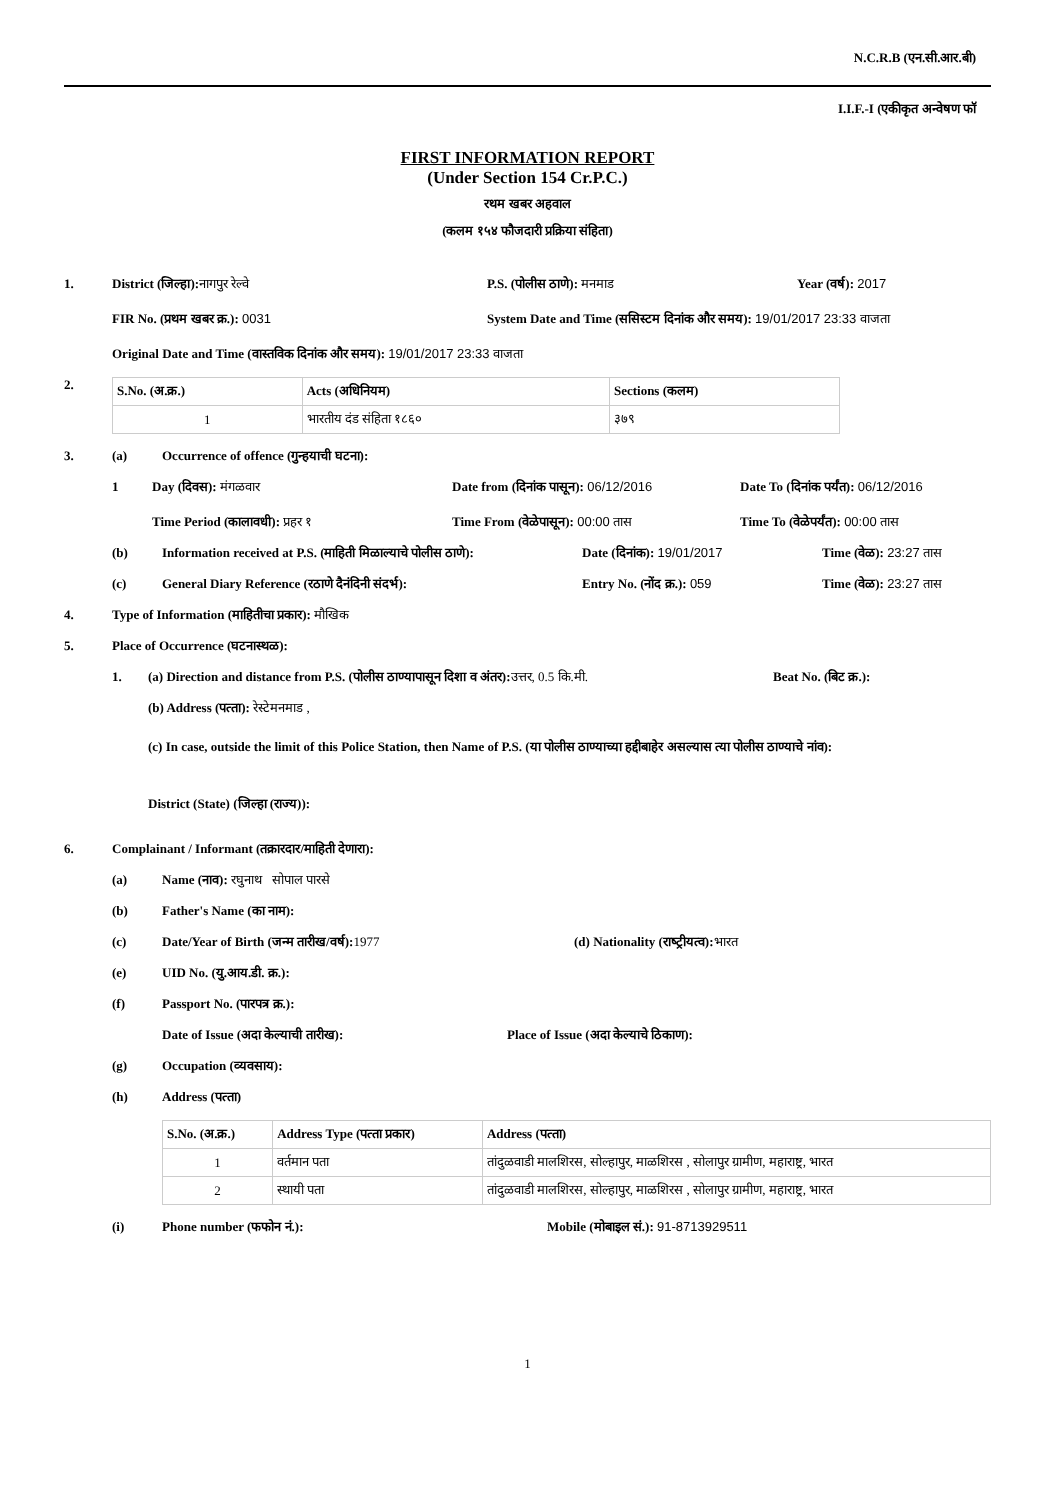N.C.R.B (एन.सी.आर.बी)
I.I.F.-I (एकीकृत अन्‍वेषण फॉ
FIRST INFORMATION REPORT
(Under Section 154 Cr.P.C.)
रथम खबर अहवाल
(कलम १५४ फौजदारी प्रक्रिया संहिता)
1. District (जिल्‍हा): नागपुर रेल्‍वे P.S. (पोलीस ठाणे): मनमाड Year (वर्ष): 2017
FIR No. (प्रथम खबर क्र.): 0031 System Date and Time (ससिस्‍टम दिनांक और समय): 19/01/2017 23:33 वाजता
Original Date and Time (वास्‍तविक दिनांक और समय): 19/01/2017 23:33 वाजता
2.
| S.No. (अ.क्र.) | Acts (अधिनियम) | Sections (कलम) |
| --- | --- | --- |
| 1 | भारतीय दंड संहिता १८६० | ३७९ |
3. (a) Occurrence of offence (गुन्‍हयाची घटना):
1 Day (दिवस): मंगळवार Date from (दिनांक पासून): 06/12/2016 Date To (दिनांक पर्यंत): 06/12/2016
Time Period (कालावधी): प्रहर १ Time From (वेळेपासून): 00:00 तास Time To (वेळेपर्यंत): 00:00 तास
(b) Information received at P.S. (माहिती मिळाल्‍याचे पोलीस ठाणे):
Date (दिनांक): 19/01/2017 Time (वेळ): 23:27 तास
(c) General Diary Reference (रठाणे दैनंदिनी संदर्भ): Entry No. (नोंद क्र.): 059 Time (वेळ): 23:27 तास
4. Type of Information (माहितीचा प्रकार): मौखिक
5. Place of Occurrence (घटनास्‍थळ):
1. (a) Direction and distance from P.S. (पोलीस ठाण्‍यापासून दिशा व अंतर): उत्तर, 0.5 कि.मी.
Beat No. (बिट क्र.):
(b) Address (पत्‍ता): रेस्‍टेमनमाड ,
(c) In case, outside the limit of this Police Station, then Name of P.S. (या पोलीस ठाण्‍याच्‍या हद्दीबाहेर असल्‍यास त्‍या पोलीस ठाण्‍याचे नांव):
District (State) (जिल्‍हा (राज्‍य)):
6. Complainant / Informant (तक्रारदार/माहिती देणारा):
(a) Name (नाव): रघुनाथ सोपाल पारसे
(b) Father's Name (का नाम):
(c) Date/Year of Birth (जन्‍म तारीख/वर्ष): 1977 (d) Nationality (राष्‍ट्रीयत्‍व): भारत
(e) UID No. (यु.आय.डी. क्र.):
(f) Passport No. (पारपत्र क्र.):
Date of Issue (अदा केल्‍याची तारीख): Place of Issue (अदा केल्‍याचे ठिकाण):
(g) Occupation (व्‍यवसाय):
(h) Address (पत्‍ता)
| S.No. (अ.क्र.) | Address Type (पत्‍ता प्रकार) | Address (पत्‍ता) |
| --- | --- | --- |
| 1 | वर्तमान पता | तांदुळवाडी मालशिरस, सोल्हापुर, माळशिरस , सोलापुर ग्रामीण, महाराष्ट्र, भारत |
| 2 | स्थायी पता | तांदुळवाडी मालशिरस, सोल्हापुर, माळशिरस , सोलापुर ग्रामीण, महाराष्ट्र, भारत |
(i) Phone number (फफोन नं.): Mobile (मोबाइल सं.): 91-8713929511
1